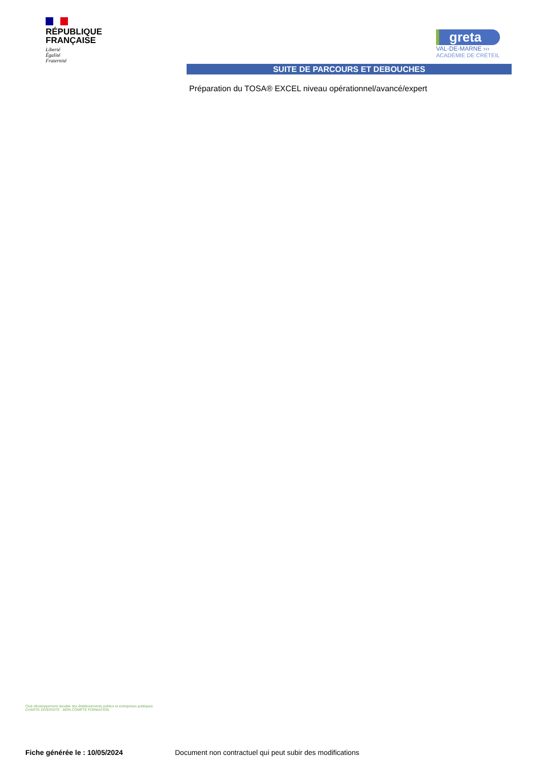RÉPUBLIQUE
FRANÇAISE
Liberté
Égalité
Fraternité
greta
VAL-DE-MARNE ›››
ACADÉMIE DE CRÉTEIL
SUITE DE PARCOURS ET DEBOUCHES
Préparation du TOSA® EXCEL niveau opérationnel/avancé/expert
Club développement durable des établissements publics et entreprises publiques
CHARTE DIVERSITÉ MON COMPTE FORMATION
Fiche générée le : 10/05/2024
Document non contractuel qui peut subir des modifications